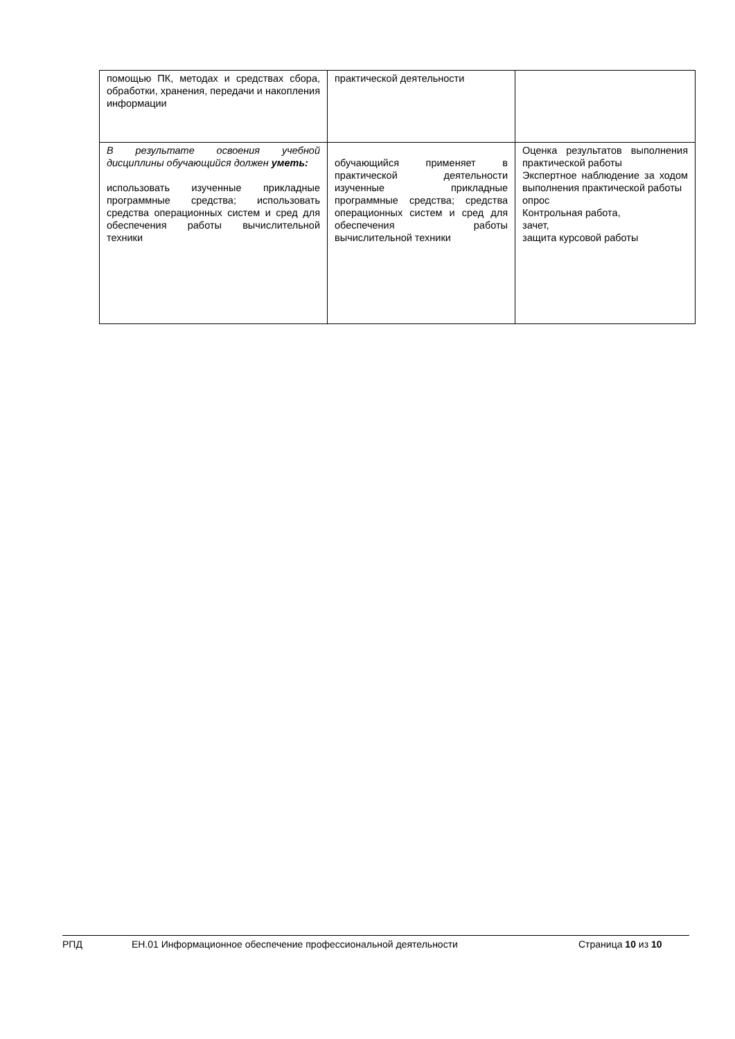| помощью ПК, методах и средствах сбора, обработки, хранения, передачи и накопления информации | практической деятельности | |
| В результате освоения учебной дисциплины обучающийся должен уметь: использовать изученные прикладные программные средства; использовать средства операционных систем и сред для обеспечения работы вычислительной техники | обучающийся применяет в практической деятельности изученные прикладные программные средства; средства операционных систем и сред для обеспечения работы вычислительной техники | Оценка результатов выполнения практической работы Экспертное наблюдение за ходом выполнения практической работы опрос Контрольная работа, зачет, защита курсовой работы |
РПД ЕН.01 Информационное обеспечение профессиональной деятельности Страница 10 из 10